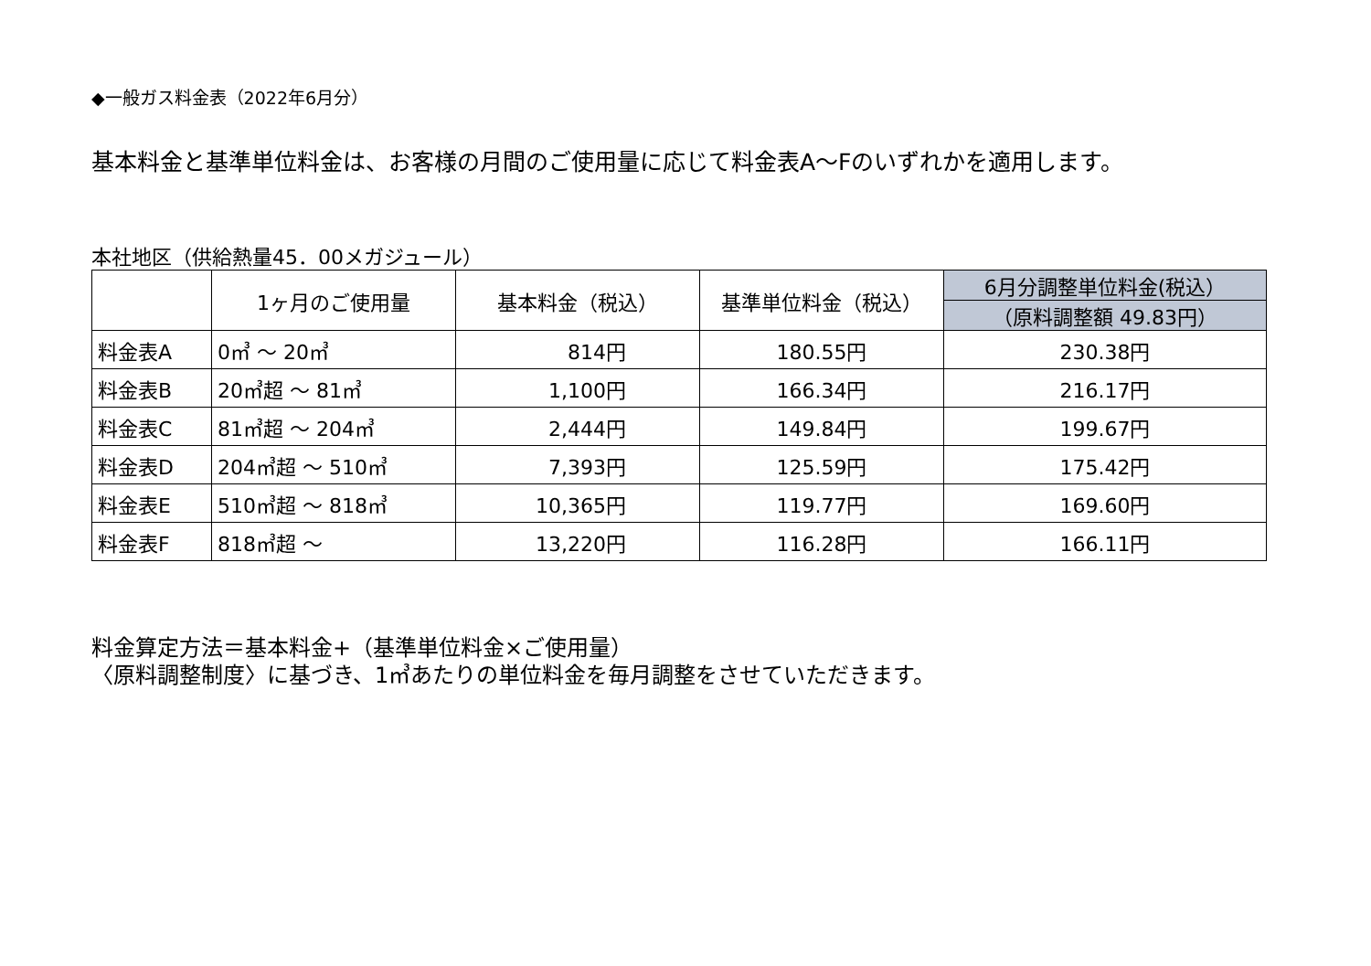◆一般ガス料金表（2022年6月分）
基本料金と基準単位料金は、お客様の月間のご使用量に応じて料金表A～Fのいずれかを適用します。
本社地区（供給熱量45．00メガジュール）
| | 1ヶ月のご使用量 | 基本料金（税込） | 基準単位料金（税込） | 6月分調整単位料金(税込） |
| --- | --- | --- | --- | --- |
| | | | | （原料調整額 49.83円） |
| 料金表A | 0㎥ ～ 20㎥ | 814円 | 180.55円 | 230.38円 |
| 料金表B | 20㎥超 ～ 81㎥ | 1,100円 | 166.34円 | 216.17円 |
| 料金表C | 81㎥超 ～ 204㎥ | 2,444円 | 149.84円 | 199.67円 |
| 料金表D | 204㎥超 ～ 510㎥ | 7,393円 | 125.59円 | 175.42円 |
| 料金表E | 510㎥超 ～ 818㎥ | 10,365円 | 119.77円 | 169.60円 |
| 料金表F | 818㎥超 ～ | 13,220円 | 116.28円 | 166.11円 |
料金算定方法＝基本料金+（基準単位料金×ご使用量）
〈原料調整制度〉に基づき、1㎥あたりの単位料金を毎月調整をさせていただきます。